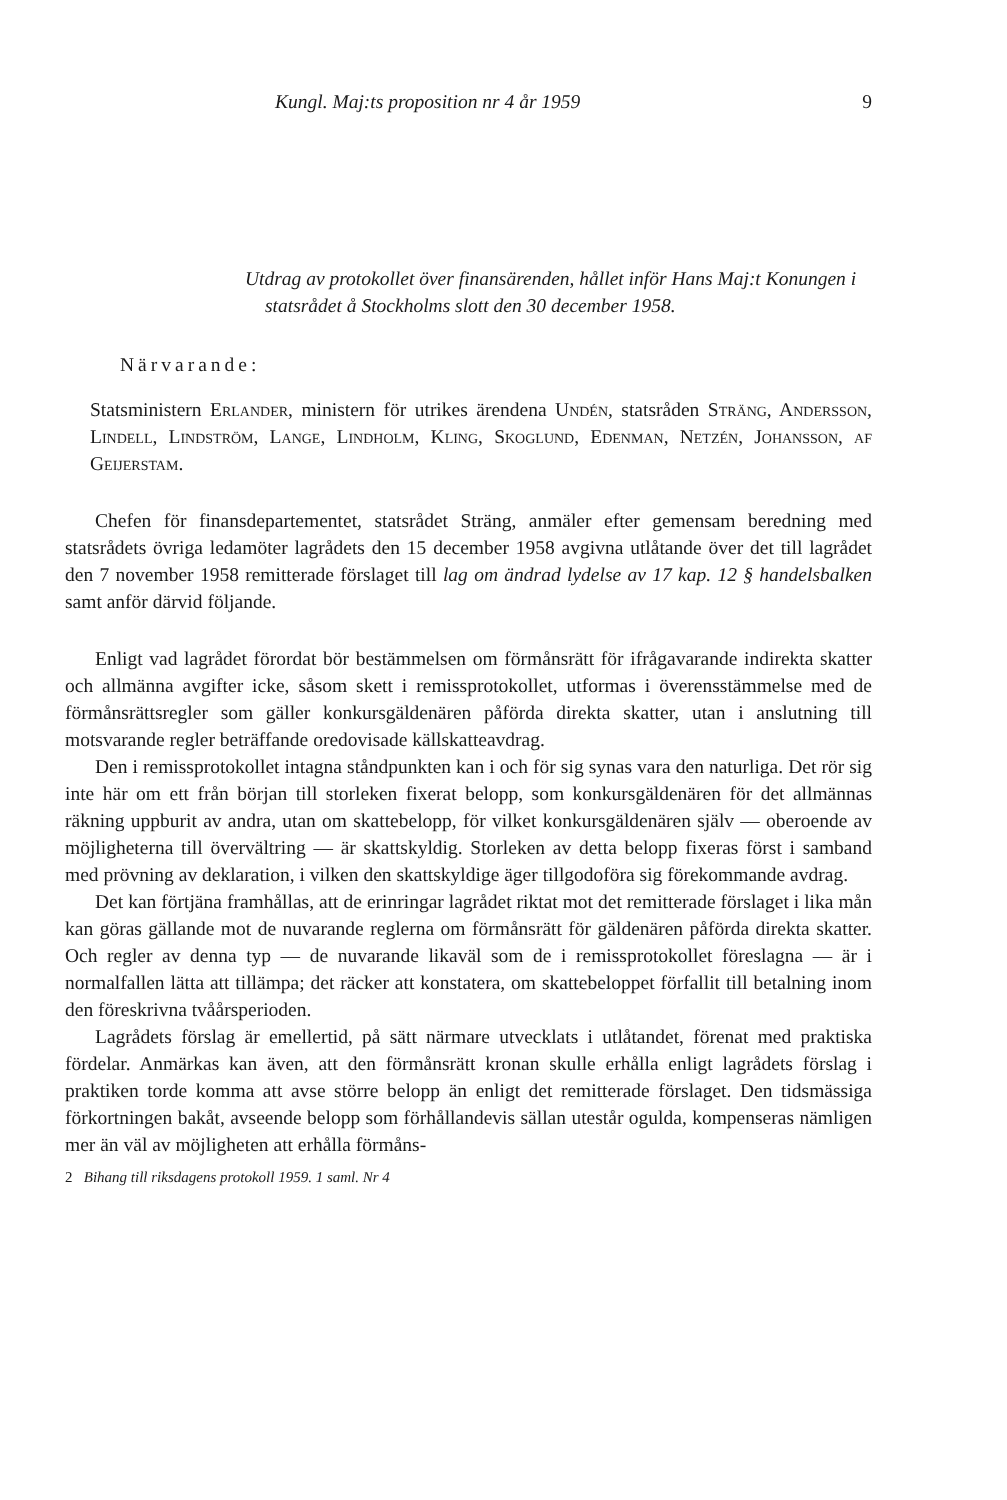Kungl. Maj:ts proposition nr 4 år 1959 9
Utdrag av protokollet över finansärenden, hållet inför Hans Maj:t Konungen i statsrådet å Stockholms slott den 30 december 1958.
Närvarande:
Statsministern Erlander, ministern för utrikes ärendena Undén, statsråden Sträng, Andersson, Lindell, Lindström, Lange, Lindholm, Kling, Skoglund, Edenman, Netzén, Johansson, af Geijerstam.
Chefen för finansdepartementet, statsrådet Sträng, anmäler efter gemensam beredning med statsrådets övriga ledamöter lagrådets den 15 december 1958 avgivna utlåtande över det till lagrådet den 7 november 1958 remitterade förslaget till lag om ändrad lydelse av 17 kap. 12 § handelsbalken samt anför därvid följande.
Enligt vad lagrådet förordat bör bestämmelsen om förmånsrätt för ifrågavarande indirekta skatter och allmänna avgifter icke, såsom skett i remissprotokollet, utformas i överensstämmelse med de förmånsrättsregler som gäller konkursgäldenären påförda direkta skatter, utan i anslutning till motsvarande regler beträffande oredovisade källskatteavdrag.
Den i remissprotokollet intagna ståndpunkten kan i och för sig synas vara den naturliga. Det rör sig inte här om ett från början till storleken fixerat belopp, som konkursgäldenären för det allmännas räkning uppburit av andra, utan om skattebelopp, för vilket konkursgäldenären själv — oberoende av möjligheterna till övervältring — är skattskyldig. Storleken av detta belopp fixeras först i samband med prövning av deklaration, i vilken den skattskyldige äger tillgodoföra sig förekommande avdrag.
Det kan förtjäna framhållas, att de erinringar lagrådet riktat mot det remitterade förslaget i lika mån kan göras gällande mot de nuvarande reglerna om förmånsrätt för gäldenären påförda direkta skatter. Och regler av denna typ — de nuvarande likaväl som de i remissprotokollet föreslagna — är i normalfallen lätta att tillämpa; det räcker att konstatera, om skattebeloppet förfallit till betalning inom den föreskrivna tvåårsperioden.
Lagrådets förslag är emellertid, på sätt närmare utvecklats i utlåtandet, förenat med praktiska fördelar. Anmärkas kan även, att den förmånsrätt kronan skulle erhålla enligt lagrådets förslag i praktiken torde komma att avse större belopp än enligt det remitterade förslaget. Den tidsmässiga förkortningen bakåt, avseende belopp som förhållandevis sällan utestår ogulda, kompenseras nämligen mer än väl av möjligheten att erhålla förmåns-
2 Bihang till riksdagens protokoll 1959. 1 saml. Nr 4